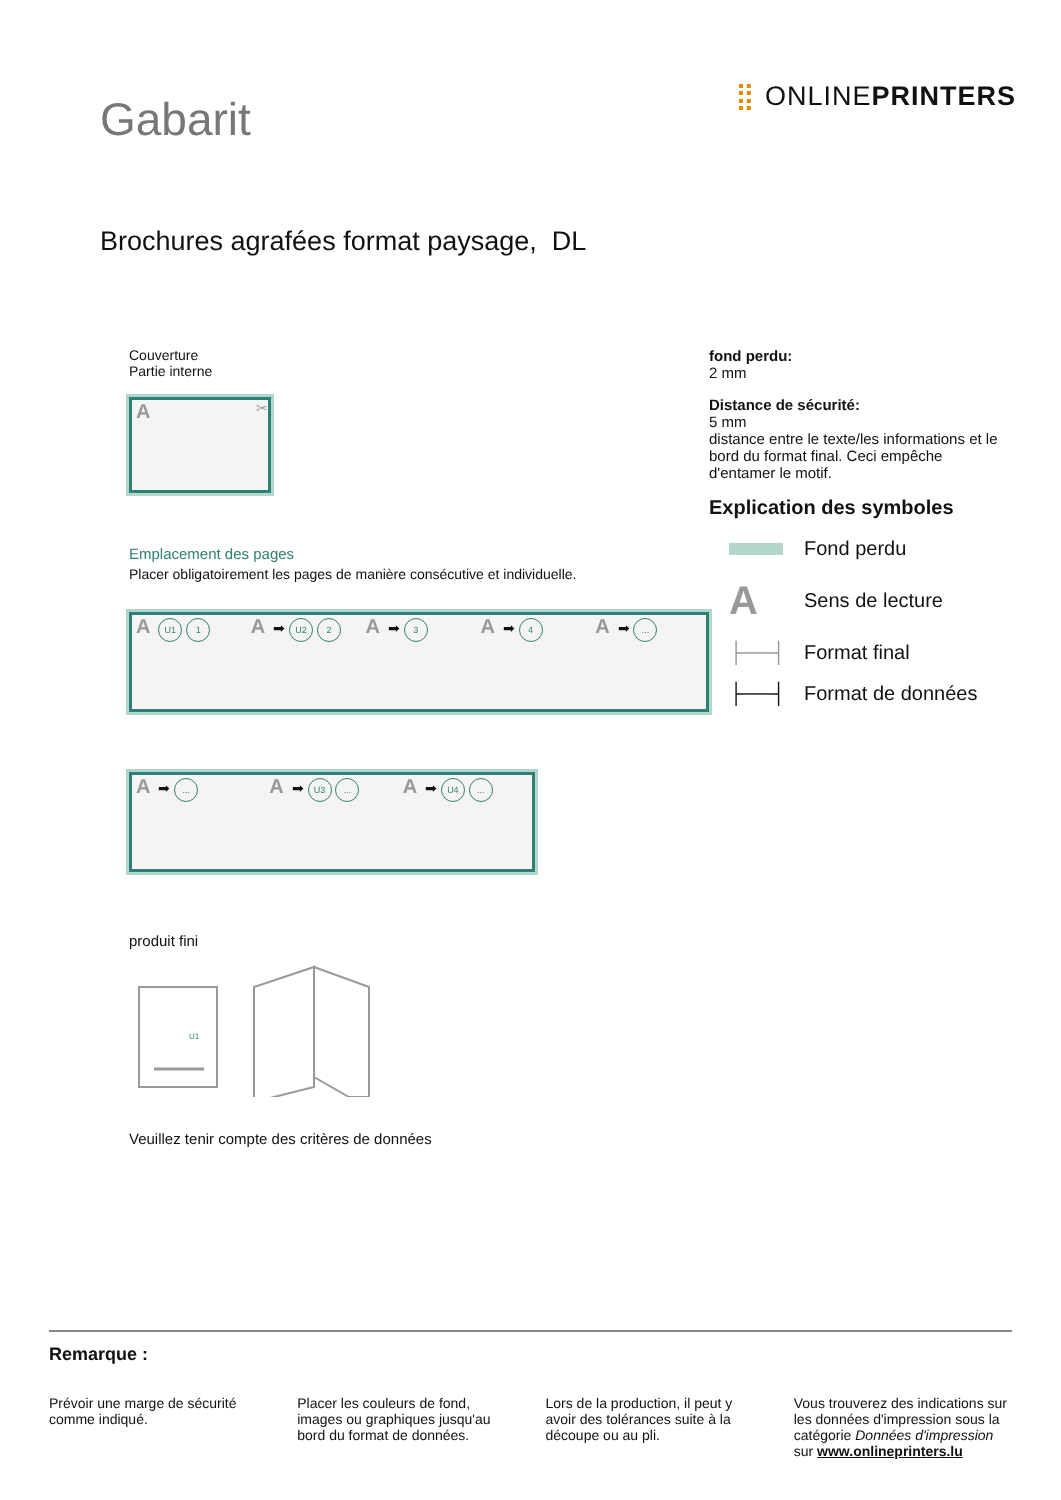Gabarit
⣿ ONLINEPRINTERS
Brochures agrafées format paysage, DL
Couverture
Partie interne
A ✂
Emplacement des pages
Placer obligatoirement les pages de manière consécutive et individuelle.
A U1 1
A ➡ U2 2
A ➡ 3
A ➡ 4
A ➡ ...
A ➡ ...
A ➡ U3 ...
A ➡ U4 ...
produit fini
U1
Veuillez tenir compte des critères de données
fond perdu:
2 mm
Distance de sécurité:
5 mm
distance entre le texte/les informations et le bord du format final. Ceci empêche d'entamer le motif.
Explication des symboles
Fond perdu
A Sens de lecture
├──┤ Format final
├──┤ Format de données
Remarque :
Prévoir une marge de sécurité comme indiqué.
Placer les couleurs de fond, images ou graphiques jusqu'au bord du format de données.
Lors de la production, il peut y avoir des tolérances suite à la découpe ou au pli.
Vous trouverez des indications sur les données d'impression sous la catégorie Données d'impression sur www.onlineprinters.lu